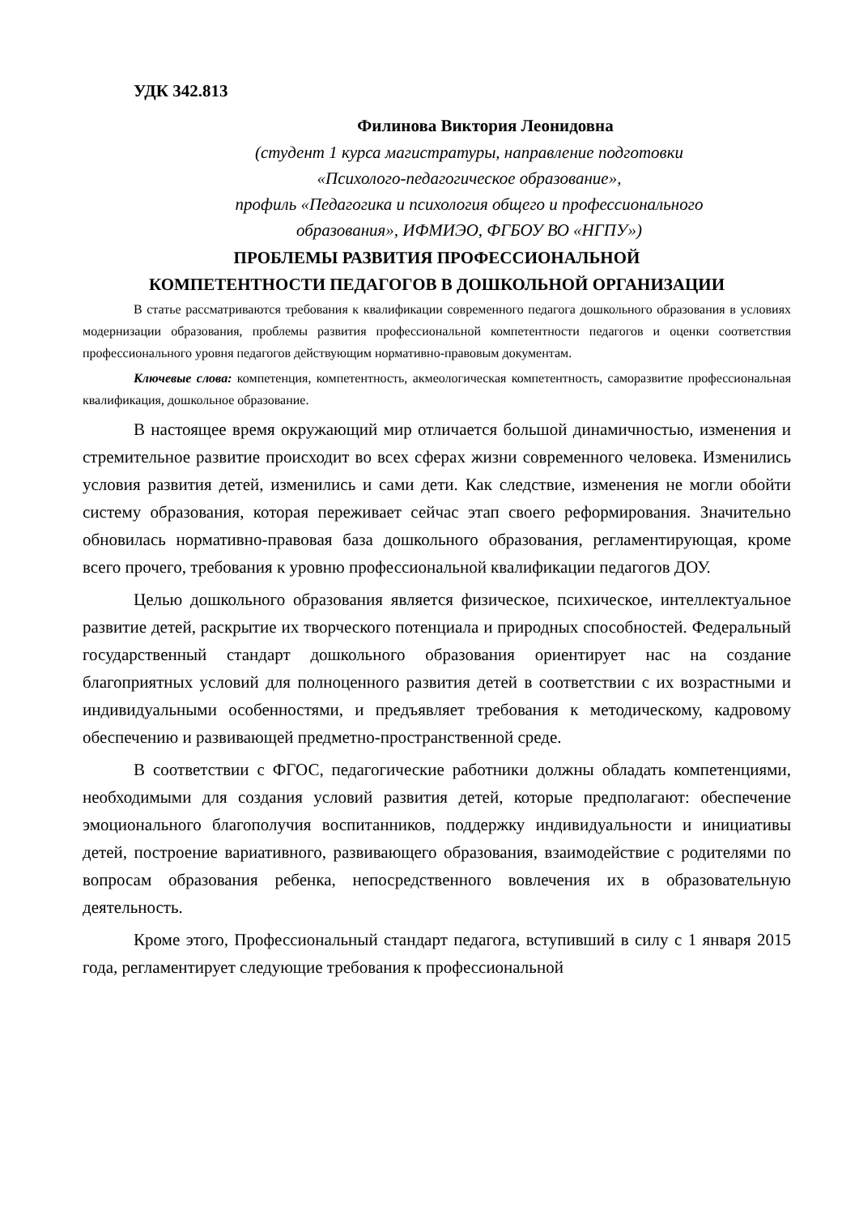УДК 342.813
Филинова Виктория Леонидовна
(студент 1 курса магистратуры, направление подготовки
«Психолого-педагогическое образование»,
профиль «Педагогика и психология общего и профессионального
образования», ИФМИЭО, ФГБОУ ВО «НГПУ»)
ПРОБЛЕМЫ РАЗВИТИЯ ПРОФЕССИОНАЛЬНОЙ
КОМПЕТЕНТНОСТИ ПЕДАГОГОВ В ДОШКОЛЬНОЙ ОРГАНИЗАЦИИ
В статье рассматриваются требования к квалификации современного педагога дошкольного образования в условиях модернизации образования, проблемы развития профессиональной компетентности педагогов и оценки соответствия профессионального уровня педагогов действующим нормативно-правовым документам.
Ключевые слова: компетенция, компетентность, акмеологическая компетентность, саморазвитие профессиональная квалификация, дошкольное образование.
В настоящее время окружающий мир отличается большой динамичностью, изменения и стремительное развитие происходит во всех сферах жизни современного человека. Изменились условия развития детей, изменились и сами дети. Как следствие, изменения не могли обойти систему образования, которая переживает сейчас этап своего реформирования. Значительно обновилась нормативно-правовая база дошкольного образования, регламентирующая, кроме всего прочего, требования к уровню профессиональной квалификации педагогов ДОУ.
Целью дошкольного образования является физическое, психическое, интеллектуальное развитие детей, раскрытие их творческого потенциала и природных способностей. Федеральный государственный стандарт дошкольного образования ориентирует нас на создание благоприятных условий для полноценного развития детей в соответствии с их возрастными и индивидуальными особенностями, и предъявляет требования к методическому, кадровому обеспечению и развивающей предметно-пространственной среде.
В соответствии с ФГОС, педагогические работники должны обладать компетенциями, необходимыми для создания условий развития детей, которые предполагают: обеспечение эмоционального благополучия воспитанников, поддержку индивидуальности и инициативы детей, построение вариативного, развивающего образования, взаимодействие с родителями по вопросам образования ребенка, непосредственного вовлечения их в образовательную деятельность.
Кроме этого, Профессиональный стандарт педагога, вступивший в силу с 1 января 2015 года, регламентирует следующие требования к профессиональной